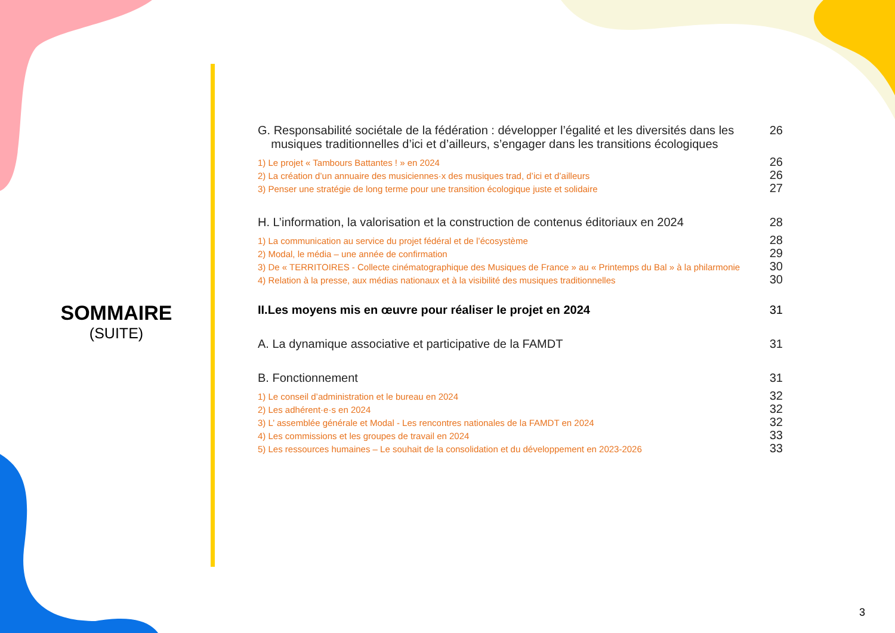SOMMAIRE
(SUITE)
G. Responsabilité sociétale de la fédération : développer l’égalité et les diversités dans les
musiques traditionnelles d’ici et d’ailleurs, s’engager dans les transitions écologiques 26
1) Le projet « Tambours Battantes ! » en 2024 26
2) La création d’un annuaire des musiciennes·x des musiques trad, d’ici et d’ailleurs 26
3) Penser une stratégie de long terme pour une transition écologique juste et solidaire 27
H. L’information, la valorisation et la construction de contenus éditoriaux en 2024 28
1) La communication au service du projet fédéral et de l’écosystème 28
2) Modal, le média – une année de confirmation 29
3) De « TERRITOIRES - Collecte cinématographique des Musiques de France » au « Printemps du Bal » à la philarmonie 30
4) Relation à la presse, aux médias nationaux et à la visibilité des musiques traditionnelles 30
II.Les moyens mis en œuvre pour réaliser le projet en 2024 31
A. La dynamique associative et participative de la FAMDT 31
B. Fonctionnement 31
1) Le conseil d’administration et le bureau en 2024 32
2) Les adhérent·e·s en 2024 32
3) L’ assemblée générale et Modal - Les rencontres nationales de la FAMDT en 2024 32
4) Les commissions et les groupes de travail en 2024 33
5) Les ressources humaines – Le souhait de la consolidation et du développement en 2023-2026 33
3